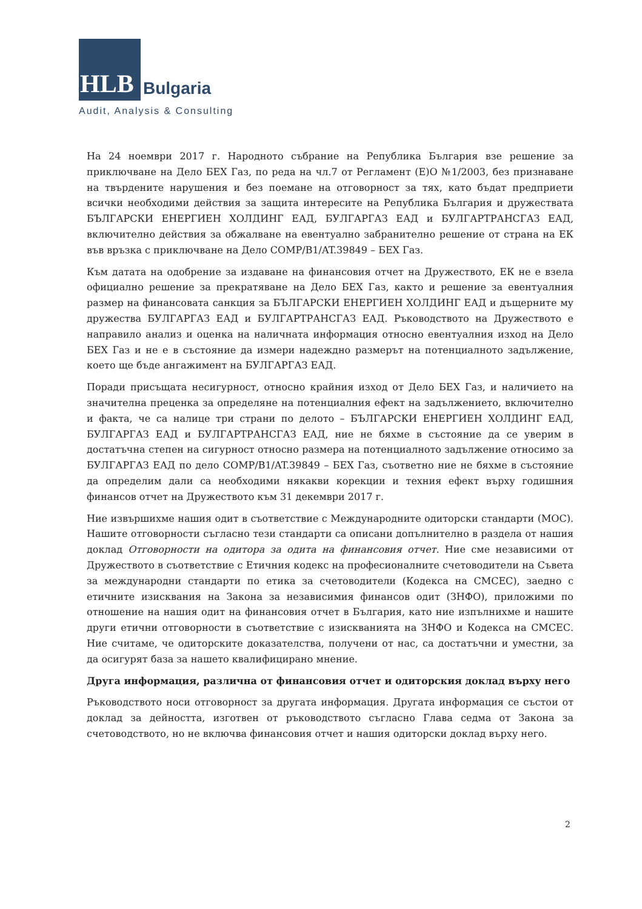HLB
Bulgaria
Audit, Analysis & Consulting
На 24 ноември 2017 г. Народното събрание на Република България взе решение за приключване на Дело БЕХ Газ, по реда на чл.7 от Регламент (Е)О №1/2003, без признаване на твърдените нарушения и без поемане на отговорност за тях, като бъдат предприети всички необходими действия за защита интересите на Република България и дружествата БЪЛГАРСКИ ЕНЕРГИЕН ХОЛДИНГ ЕАД, БУЛГАРГАЗ ЕАД и БУЛГАРТРАНСГАЗ ЕАД, включително действия за обжалване на евентуално забранително решение от страна на ЕК във връзка с приключване на Дело COMP/B1/AT.39849 – БЕХ Газ.
Към датата на одобрение за издаване на финансовия отчет на Дружеството, ЕК не е взела официално решение за прекратяване на Дело БЕХ Газ, както и решение за евентуалния размер на финансовата санкция за БЪЛГАРСКИ ЕНЕРГИЕН ХОЛДИНГ ЕАД и дъщерните му дружества БУЛГАРГАЗ ЕАД и БУЛГАРТРАНСГАЗ ЕАД. Ръководството на Дружеството е направило анализ и оценка на наличната информация относно евентуалния изход на Дело БЕХ Газ и не е в състояние да измери надеждно размерът на потенциалното задължение, което ще бъде ангажимент на БУЛГАРГАЗ ЕАД.
Поради присъщата несигурност, относно крайния изход от Дело БЕХ Газ, и наличието на значителна преценка за определяне на потенциалния ефект на задължението, включително и факта, че са налице три страни по делото – БЪЛГАРСКИ ЕНЕРГИЕН ХОЛДИНГ ЕАД, БУЛГАРГАЗ ЕАД и БУЛГАРТРАНСГАЗ ЕАД, ние не бяхме в състояние да се уверим в достатъчна степен на сигурност относно размера на потенциалното задължение относимо за БУЛГАРГАЗ ЕАД по дело COMP/B1/AT.39849 – БЕХ Газ, съответно ние не бяхме в състояние да определим дали са необходими някакви корекции и техния ефект върху годишния финансов отчет на Дружеството към 31 декември 2017 г.
Ние извършихме нашия одит в съответствие с Международните одиторски стандарти (МОС). Нашите отговорности съгласно тези стандарти са описани допълнително в раздела от нашия доклад Отговорности на одитора за одита на финансовия отчет. Ние сме независими от Дружеството в съответствие с Етичния кодекс на професионалните счетоводители на Съвета за международни стандарти по етика за счетоводители (Кодекса на СМСЕС), заедно с етичните изисквания на Закона за независимия финансов одит (ЗНФО), приложими по отношение на нашия одит на финансовия отчет в България, като ние изпълнихме и нашите други етични отговорности в съответствие с изискванията на ЗНФО и Кодекса на СМСЕС. Ние считаме, че одиторските доказателства, получени от нас, са достатъчни и уместни, за да осигурят база за нашето квалифицирано мнение.
Друга информация, различна от финансовия отчет и одиторския доклад върху него
Ръководството носи отговорност за другата информация. Другата информация се състои от доклад за дейността, изготвен от ръководството съгласно Глава седма от Закона за счетоводството, но не включва финансовия отчет и нашия одиторски доклад върху него.
2